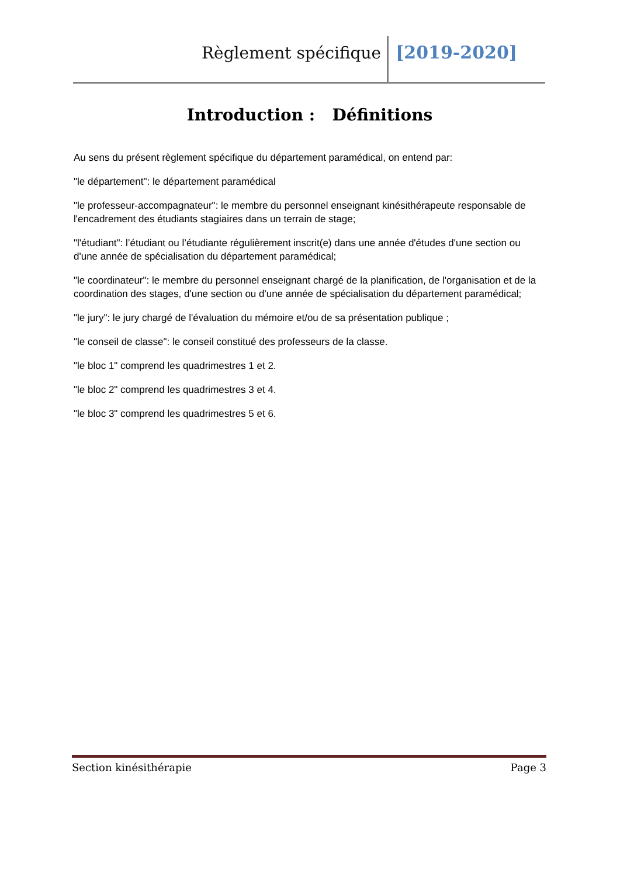Règlement spécifique [2019-2020]
Introduction : Définitions
Au sens du présent règlement spécifique du département paramédical, on entend par:
"le département": le département paramédical
"le professeur-accompagnateur": le membre du personnel enseignant kinésithérapeute responsable de l'encadrement des étudiants stagiaires dans un terrain de stage;
"l'étudiant": l’étudiant ou l’étudiante régulièrement inscrit(e) dans une année d'études d'une section ou d'une année de spécialisation du département paramédical;
"le coordinateur": le membre du personnel enseignant chargé de la planification, de l'organisation et de la coordination des stages, d'une section ou d'une année de spécialisation du département paramédical;
"le jury": le jury chargé de l'évaluation du mémoire et/ou de sa présentation publique ;
"le conseil de classe": le conseil constitué des professeurs de la classe.
"le bloc 1" comprend les quadrimestres 1 et 2.
"le bloc 2" comprend les quadrimestres 3 et 4.
"le bloc 3" comprend les quadrimestres 5 et 6.
Section kinésithérapie Page 3